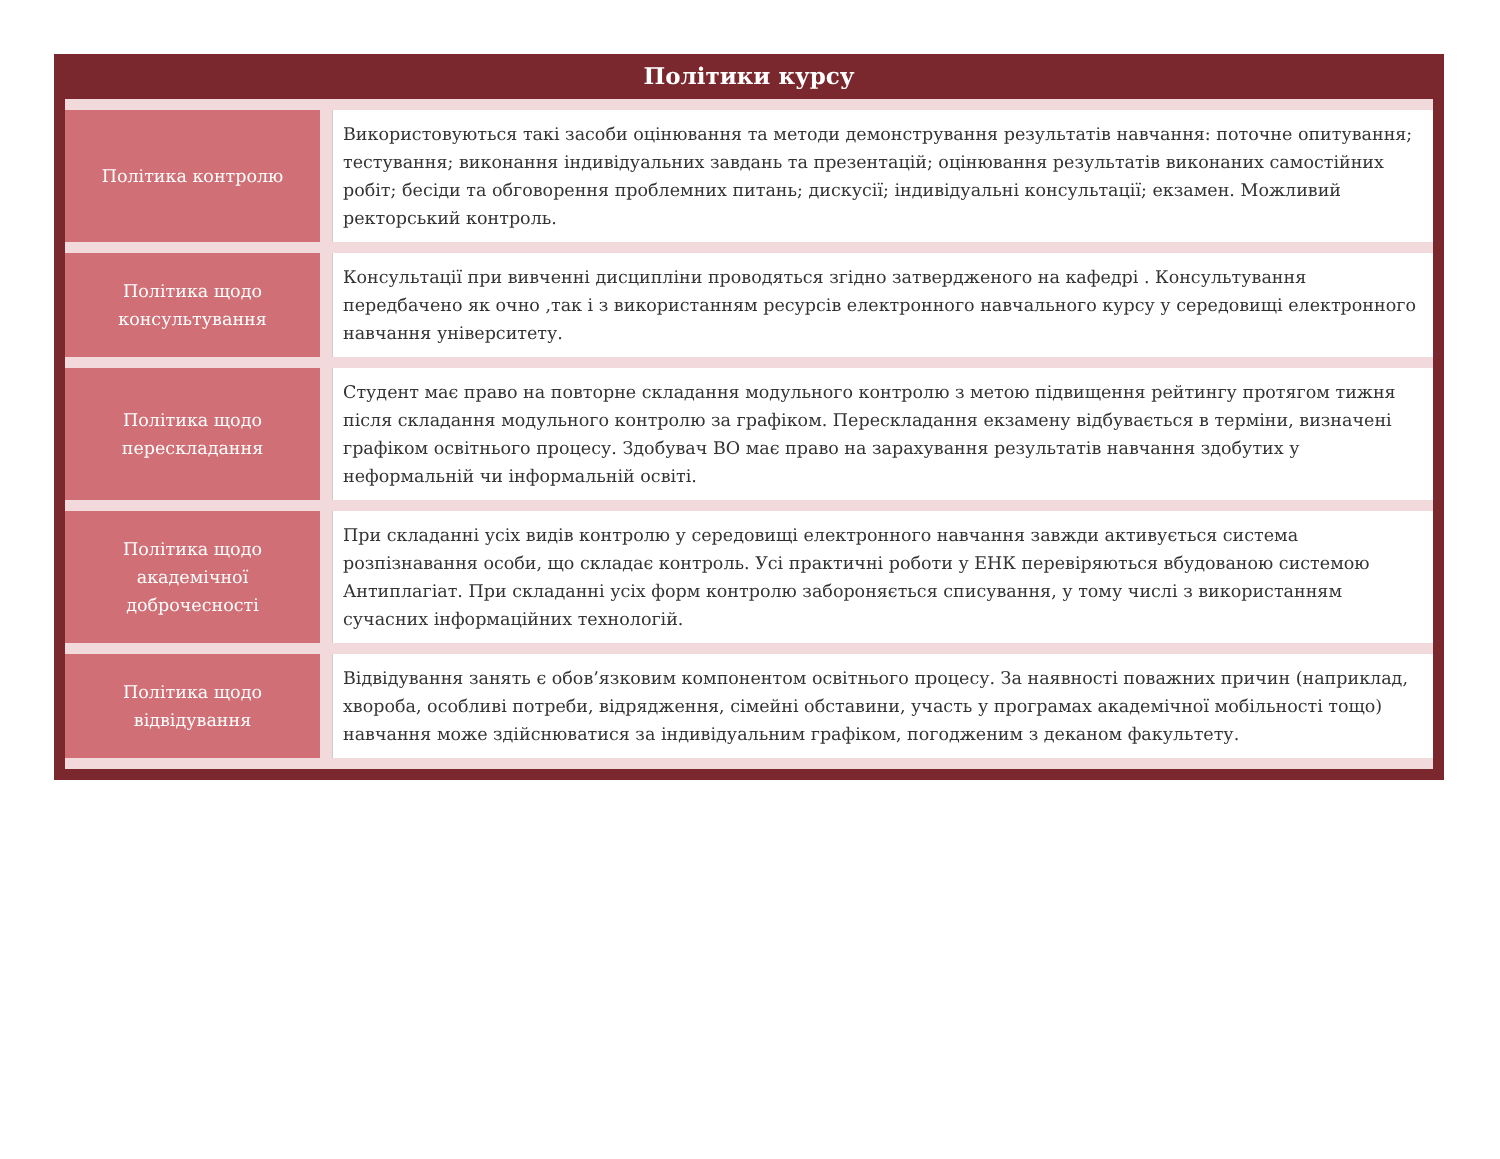Політики курсу
| Політика контролю | | Використовуються такі засоби оцінювання та методи демонстрування результатів навчання: поточне опитування; тестування; виконання індивідуальних завдань та презентацій; оцінювання результатів виконаних самостійних робіт; бесіди та обговорення проблемних питань; дискусії; індивідуальні консультації; екзамен. Можливий ректорський контроль. |
| Політика щодо консультування | | Консультації при вивченні дисципліни проводяться згідно затвердженого на кафедрі . Консультування передбачено як очно ,так і з використанням ресурсів електронного навчального курсу у середовищі електронного навчання університету. |
| Політика щодо перескладання | | Студент має право на повторне складання модульного контролю з метою підвищення рейтингу протягом тижня після складання модульного контролю за графіком. Перескладання екзамену відбувається в терміни, визначені графіком освітнього процесу. Здобувач ВО має право на зарахування результатів навчання здобутих у неформальній чи інформальній освіті. |
| Політика щодо академічної доброчесності | | При складанні усіх видів контролю у середовищі електронного навчання завжди активується система розпізнавання особи, що складає контроль. Усі практичні роботи у ЕНК перевіряються вбудованою системою Антиплагіат. При складанні усіх форм контролю забороняється списування, у тому числі з використанням сучасних інформаційних технологій. |
| Політика щодо відвідування | | Відвідування занять є обов’язковим компонентом освітнього процесу. За наявності поважних причин (наприклад, хвороба, особливі потреби, відрядження, сімейні обставини, участь у програмах академічної мобільності тощо) навчання може здійснюватися за індивідуальним графіком, погодженим з деканом факультету. |